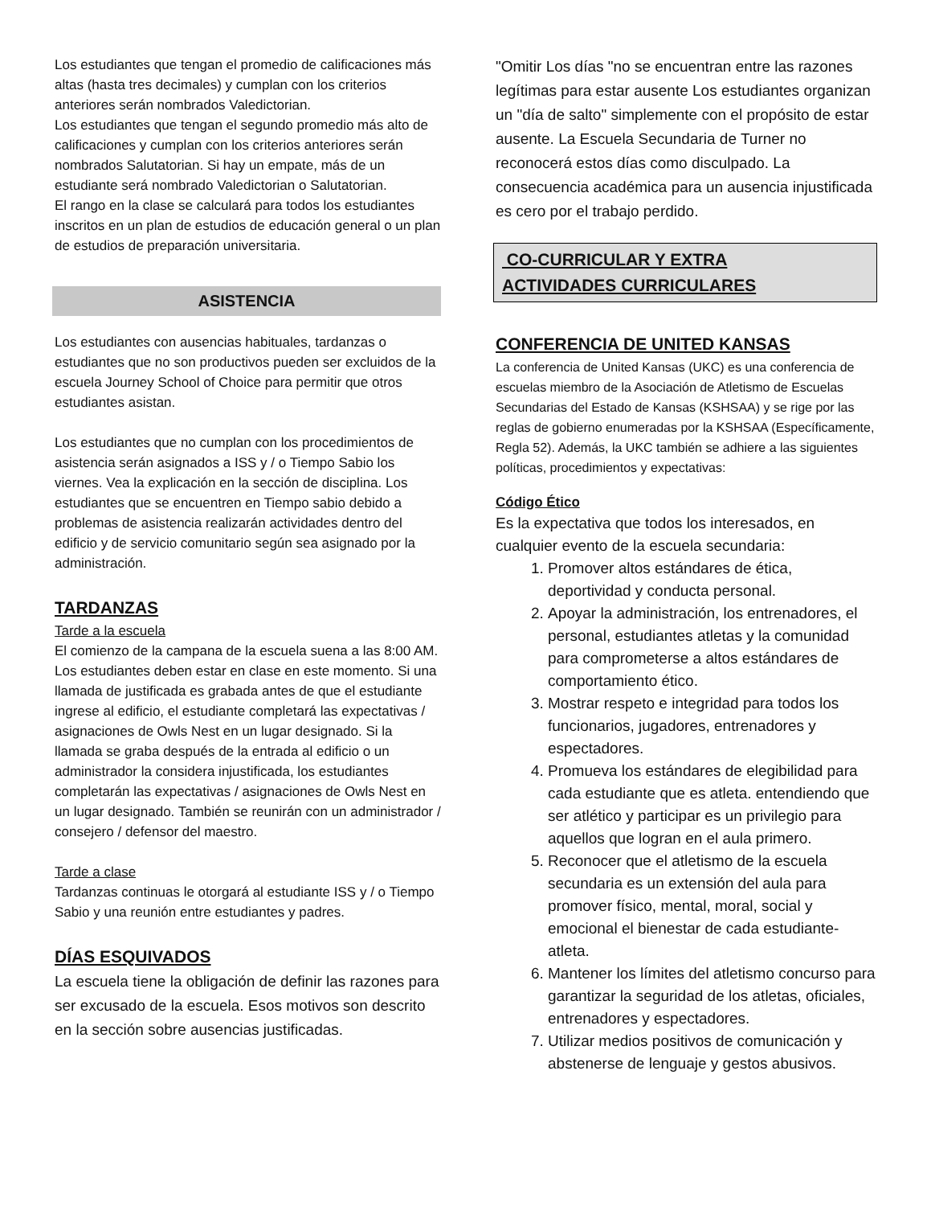Los estudiantes que tengan el promedio de calificaciones más altas (hasta tres decimales) y cumplan con los criterios anteriores serán nombrados Valedictorian.
Los estudiantes que tengan el segundo promedio más alto de calificaciones y cumplan con los criterios anteriores serán nombrados Salutatorian. Si hay un empate, más de un estudiante será nombrado Valedictorian o Salutatorian.
El rango en la clase se calculará para todos los estudiantes inscritos en un plan de estudios de educación general o un plan de estudios de preparación universitaria.
ASISTENCIA
Los estudiantes con ausencias habituales, tardanzas o estudiantes que no son productivos pueden ser excluidos de la escuela Journey School of Choice para permitir que otros estudiantes asistan.
Los estudiantes que no cumplan con los procedimientos de asistencia serán asignados a ISS y / o Tiempo Sabio los viernes. Vea la explicación en la sección de disciplina. Los estudiantes que se encuentren en Tiempo sabio debido a problemas de asistencia realizarán actividades dentro del edificio y de servicio comunitario según sea asignado por la administración.
TARDANZAS
Tarde a la escuela
El comienzo de la campana de la escuela suena a las 8:00 AM. Los estudiantes deben estar en clase en este momento. Si una llamada de justificada es grabada antes de que el estudiante ingrese al edificio, el estudiante completará las expectativas / asignaciones de Owls Nest en un lugar designado. Si la llamada se graba después de la entrada al edificio o un administrador la considera injustificada, los estudiantes completarán las expectativas / asignaciones de Owls Nest en un lugar designado. También se reunirán con un administrador / consejero / defensor del maestro.
Tarde a clase
Tardanzas continuas le otorgará al estudiante ISS y / o Tiempo Sabio y una reunión entre estudiantes y padres.
DÍAS ESQUIVADOS
La escuela tiene la obligación de definir las razones para ser excusado de la escuela. Esos motivos son descrito en la sección sobre ausencias justificadas.
"Omitir Los días "no se encuentran entre las razones legítimas para estar ausente Los estudiantes organizan un "día de salto" simplemente con el propósito de estar ausente. La Escuela Secundaria de Turner no reconocerá estos días como disculpado. La consecuencia académica para un ausencia injustificada es cero por el trabajo perdido.
CO-CURRICULAR Y EXTRA
ACTIVIDADES CURRICULARES
CONFERENCIA DE UNITED KANSAS
La conferencia de United Kansas (UKC) es una conferencia de escuelas miembro de la Asociación de Atletismo de Escuelas Secundarias del Estado de Kansas (KSHSAA) y se rige por las reglas de gobierno enumeradas por la KSHSAA (Específicamente, Regla 52). Además, la UKC también se adhiere a las siguientes políticas, procedimientos y expectativas:
Código Ético
Es la expectativa que todos los interesados, en cualquier evento de la escuela secundaria:
1. Promover altos estándares de ética, deportividad y conducta personal.
2. Apoyar la administración, los entrenadores, el personal, estudiantes atletas y la comunidad para comprometerse a altos estándares de comportamiento ético.
3. Mostrar respeto e integridad para todos los funcionarios, jugadores, entrenadores y espectadores.
4. Promueva los estándares de elegibilidad para cada estudiante que es atleta. entendiendo que ser atlético y participar es un privilegio para aquellos que logran en el aula primero.
5. Reconocer que el atletismo de la escuela secundaria es un extensión del aula para promover físico, mental, moral, social y emocional el bienestar de cada estudiante-atleta.
6. Mantener los límites del atletismo concurso para garantizar la seguridad de los atletas, oficiales, entrenadores y espectadores.
7. Utilizar medios positivos de comunicación y abstenerse de lenguaje y gestos abusivos.